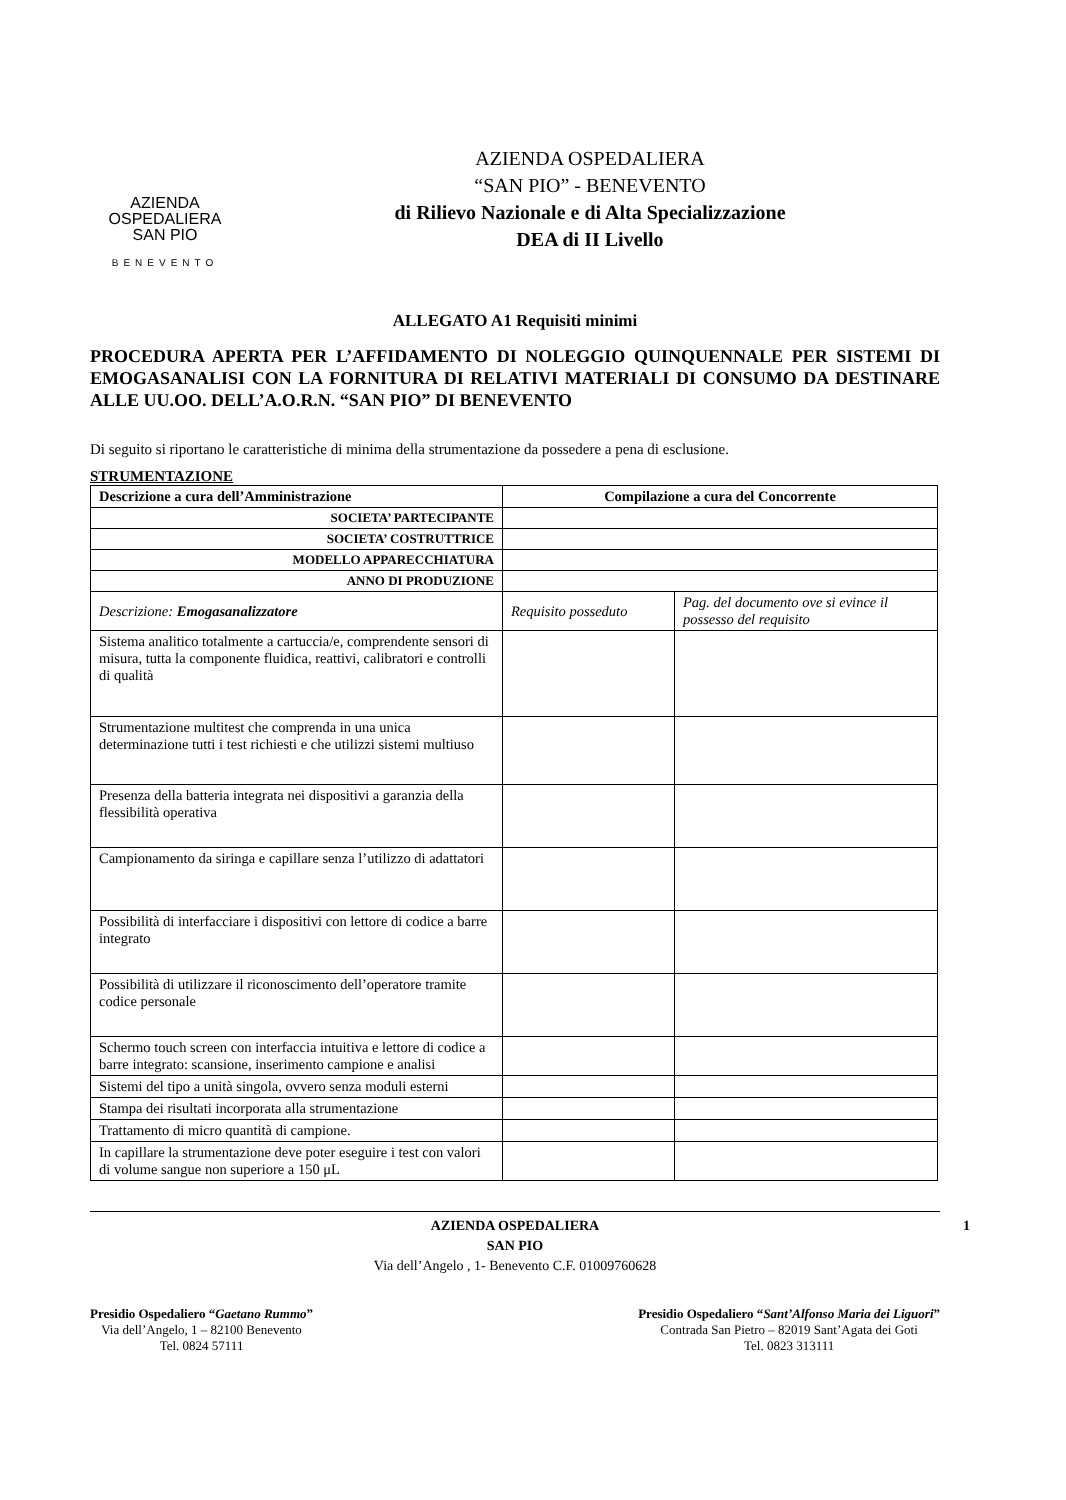AZIENDA
OSPEDALIERA
SAN PIO
BENEVENTO
AZIENDA OSPEDALIERA
“SAN PIO” - BENEVENTO
di Rilievo Nazionale e di Alta Specializzazione
DEA di II Livello
ALLEGATO A1 Requisiti minimi
PROCEDURA APERTA PER L’AFFIDAMENTO DI NOLEGGIO QUINQUENNALE PER SISTEMI DI EMOGASANALISI CON LA FORNITURA DI RELATIVI MATERIALI DI CONSUMO DA DESTINARE ALLE UU.OO. DELL’A.O.R.N. “SAN PIO” DI BENEVENTO
Di seguito si riportano le caratteristiche di minima della strumentazione da possedere a pena di esclusione.
STRUMENTAZIONE
| Descrizione a cura dell’Amministrazione | Compilazione a cura del Concorrente | |
| --- | --- | --- |
| SOCIETA’ PARTECIPANTE | | |
| SOCIETA’ COSTRUTTRICE | | |
| MODELLO APPARECCHIATURA | | |
| ANNO DI PRODUZIONE | | |
| Descrizione: Emogasanalizzatore | Requisito posseduto | Pag. del documento ove si evince il possesso del requisito |
| Sistema analitico totalmente a cartuccia/e, comprendente sensori di misura, tutta la componente fluidica, reattivi, calibratori e controlli di qualità | | |
| Strumentazione multitest che comprenda in una unica determinazione tutti i test richiesti e che utilizzi sistemi multiuso | | |
| Presenza della batteria integrata nei dispositivi a garanzia della flessibilità operativa | | |
| Campionamento da siringa e capillare senza l’utilizzo di adattatori | | |
| Possibilità di interfacciare i dispositivi con lettore di codice a barre integrato | | |
| Possibilità di utilizzare il riconoscimento dell’operatore tramite codice personale | | |
| Schermo touch screen con interfaccia intuitiva e lettore di codice a barre integrato: scansione, inserimento campione e analisi | | |
| Sistemi del tipo a unità singola, ovvero senza moduli esterni | | |
| Stampa dei risultati incorporata alla strumentazione | | |
| Trattamento di micro quantità di campione. | | |
| In capillare la strumentazione deve poter eseguire i test con valori di volume sangue non superiore a 150 μL | | |
1 AZIENDA OSPEDALIERA
SAN PIO
Via dell’Angelo , 1- Benevento C.F. 01009760628
Presidio Ospedaliero “Gaetano Rummo”
Via dell’Angelo, 1 – 82100 Benevento
Tel. 0824 57111
Presidio Ospedaliero “Sant’Alfonso Maria dei Liguori”
Contrada San Pietro – 82019 Sant’Agata dei Goti
Tel. 0823 313111